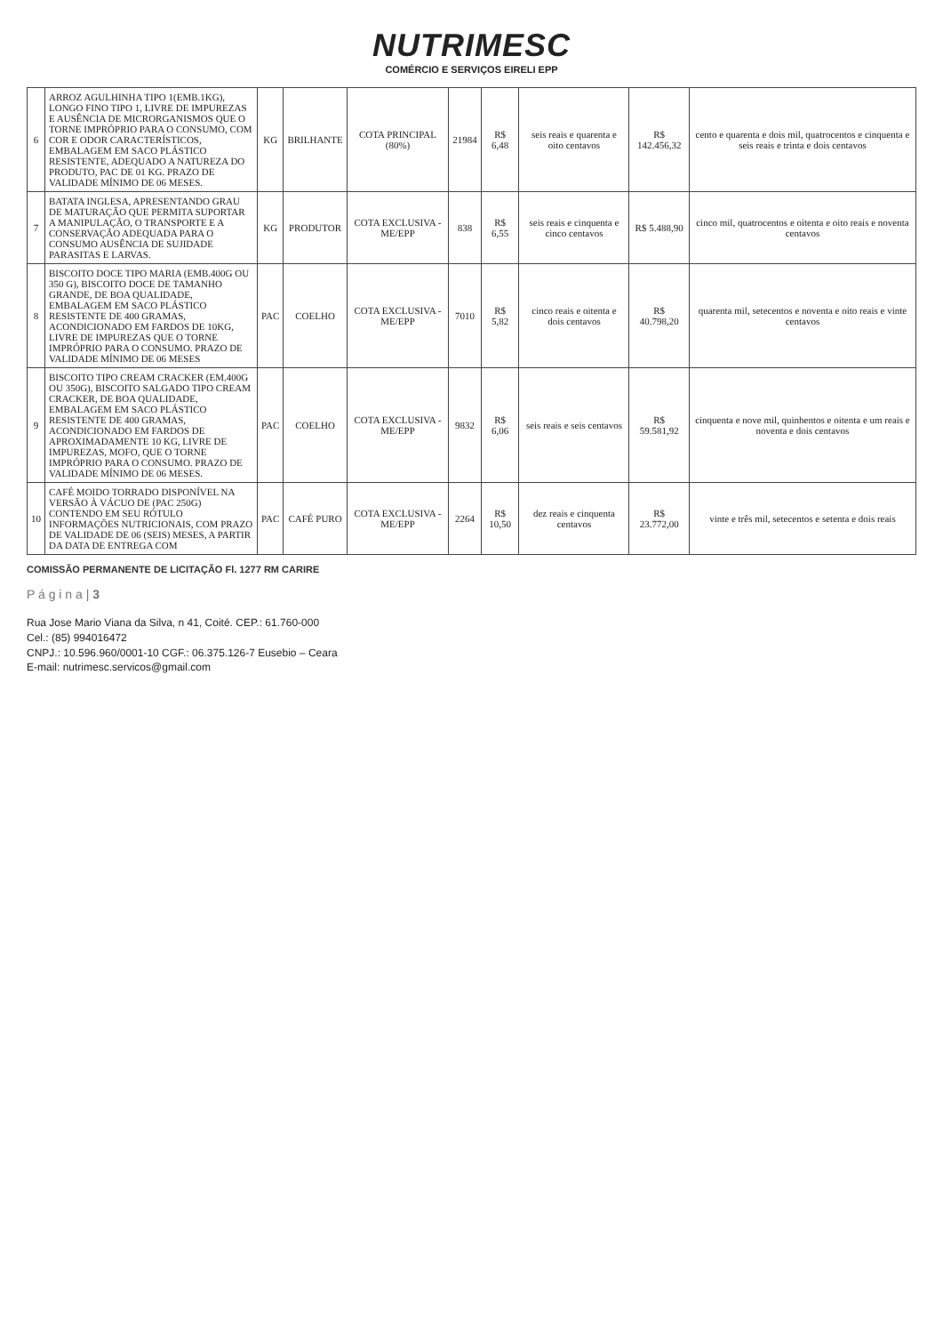NUTRIMESC
COMÉRCIO E SERVIÇOS EIRELI EPP
| 6 | ARROZ AGULHINHA TIPO 1(EMB.1KG), LONGO FINO TIPO 1, LIVRE DE IMPUREZAS E AUSÊNCIA DE MICRORGANISMOS QUE O TORNE IMPRÓPRIO PARA O CONSUMO, COM COR E ODOR CARACTERÍSTICOS, EMBALAGEM EM SACO PLÁSTICO RESISTENTE, ADEQUADO A NATUREZA DO PRODUTO, PAC DE 01 KG. PRAZO DE VALIDADE MÍNIMO DE 06 MESES. | KG | BRILHANTE | COTA PRINCIPAL (80%) | 21984 | R$ 6,48 | seis reais e quarenta e oito centavos | R$ 142.456,32 | cento e quarenta e dois mil, quatrocentos e cinquenta e seis reais e trinta e dois centavos |
| 7 | BATATA INGLESA, APRESENTANDO GRAU DE MATURAÇÃO QUE PERMITA SUPORTAR A MANIPULAÇÃO, O TRANSPORTE E A CONSERVAÇÃO ADEQUADA PARA O CONSUMO AUSÊNCIA DE SUJIDADE PARASITAS E LARVAS. | KG | PRODUTOR | COTA EXCLUSIVA - ME/EPP | 838 | R$ 6,55 | seis reais e cinquenta e cinco centavos | R$ 5.488,90 | cinco mil, quatrocentos e oitenta e oito reais e noventa centavos |
| 8 | BISCOITO DOCE TIPO MARIA (EMB.400G OU 350 G), BISCOITO DOCE DE TAMANHO GRANDE, DE BOA QUALIDADE, EMBALAGEM EM SACO PLÁSTICO RESISTENTE DE 400 GRAMAS, ACONDICIONADO EM FARDOS DE 10KG, LIVRE DE IMPUREZAS QUE O TORNE IMPRÓPRIO PARA O CONSUMO. PRAZO DE VALIDADE MÍNIMO DE 06 MESES | PAC | COELHO | COTA EXCLUSIVA - ME/EPP | 7010 | R$ 5,82 | cinco reais e oitenta e dois centavos | R$ 40.798,20 | quarenta mil, setecentos e noventa e oito reais e vinte centavos |
| 9 | BISCOITO TIPO CREAM CRACKER (EM.400G OU 350G), BISCOITO SALGADO TIPO CREAM CRACKER, DE BOA QUALIDADE, EMBALAGEM EM SACO PLÁSTICO RESISTENTE DE 400 GRAMAS, ACONDICIONADO EM FARDOS DE APROXIMADAMENTE 10 KG, LIVRE DE IMPUREZAS, MOFO, QUE O TORNE IMPRÓPRIO PARA O CONSUMO. PRAZO DE VALIDADE MÍNIMO DE 06 MESES. | PAC | COELHO | COTA EXCLUSIVA - ME/EPP | 9832 | R$ 6,06 | seis reais e seis centavos | R$ 59.581,92 | cinquenta e nove mil, quinhentos e oitenta e um reais e noventa e dois centavos |
| 10 | CAFÉ MOIDO TORRADO DISPONÍVEL NA VERSÃO À VÁCUO DE (PAC 250G) CONTENDO EM SEU RÓTULO INFORMAÇÕES NUTRICIONAIS, COM PRAZO DE VALIDADE DE 06 (SEIS) MESES, A PARTIR DA DATA DE ENTREGA COM | PAC | CAFÉ PURO | COTA EXCLUSIVA - ME/EPP | 2264 | R$ 10,50 | dez reais e cinquenta centavos | R$ 23.772,00 | vinte e três mil, setecentos e setenta e dois reais |
COMISSÃO PERMANENTE DE LICITAÇÃO Fl. 1277 RM CARIRE
P á g i n a | 3
Rua Jose Mario Viana da Silva, n 41, Coité. CEP.: 61.760-000
Cel.: (85) 994016472
CNPJ.: 10.596.960/0001-10 CGF.: 06.375.126-7 Eusebio – Ceara
E-mail: nutrimesc.servicos@gmail.com